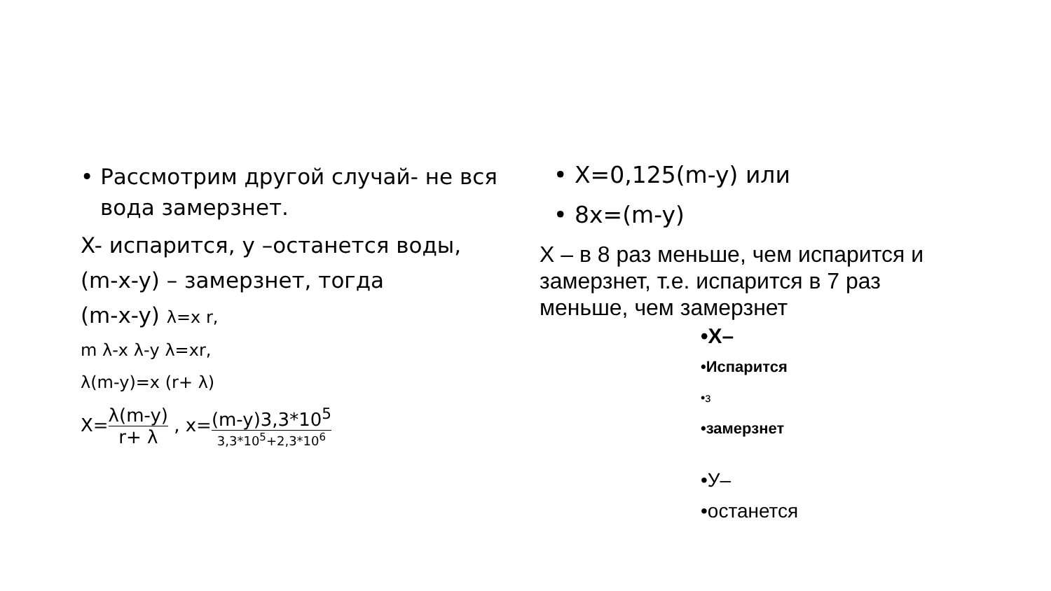• Рассмотрим другой случай- не вся вода замерзнет.
X- испарится, y –останется воды,
(m-x-y) – замерзнет, тогда
(m-x-y) λ=x r,
m λ-x λ-y λ=xr,
λ(m-y)=x (r+ λ)
X=λ(m-y) r+ λ , x=(m-y)3,3*10<sup>5</sup> 3,3*10<sup>5</sup>+2,3*10<sup>6</sup>
• X=0,125(m-y) или
• 8x=(m-y)
X – в 8 раз меньше, чем испарится и замерзнет, т.е. испарится в 7 раз меньше, чем замерзнет
•X–
•Испарится
•з
•замерзнет
•У–
•останется